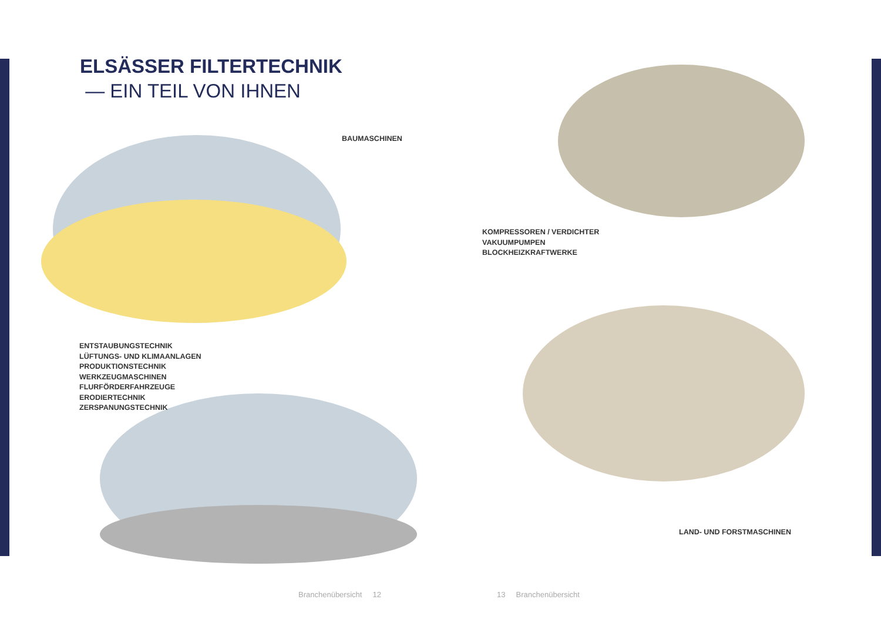ELSÄSSER FILTERTECHNIK
— EIN TEIL VON IHNEN
BAUMASCHINEN
KOMPRESSOREN / VERDICHTER
VAKUUMPUMPEN
BLOCKHEIZKRAFTWERKE
ENTSTAUBUNGSTECHNIK
LÜFTUNGS- UND KLIMAANLAGEN
PRODUKTIONSTECHNIK
WERKZEUGMASCHINEN
FLURFÖRDERFAHRZEUGE
ERODIERTECHNIK
ZERSPANUNGSTECHNIK
LAND- UND FORSTMASCHINEN
Branchenübersicht 12 13 Branchenübersicht